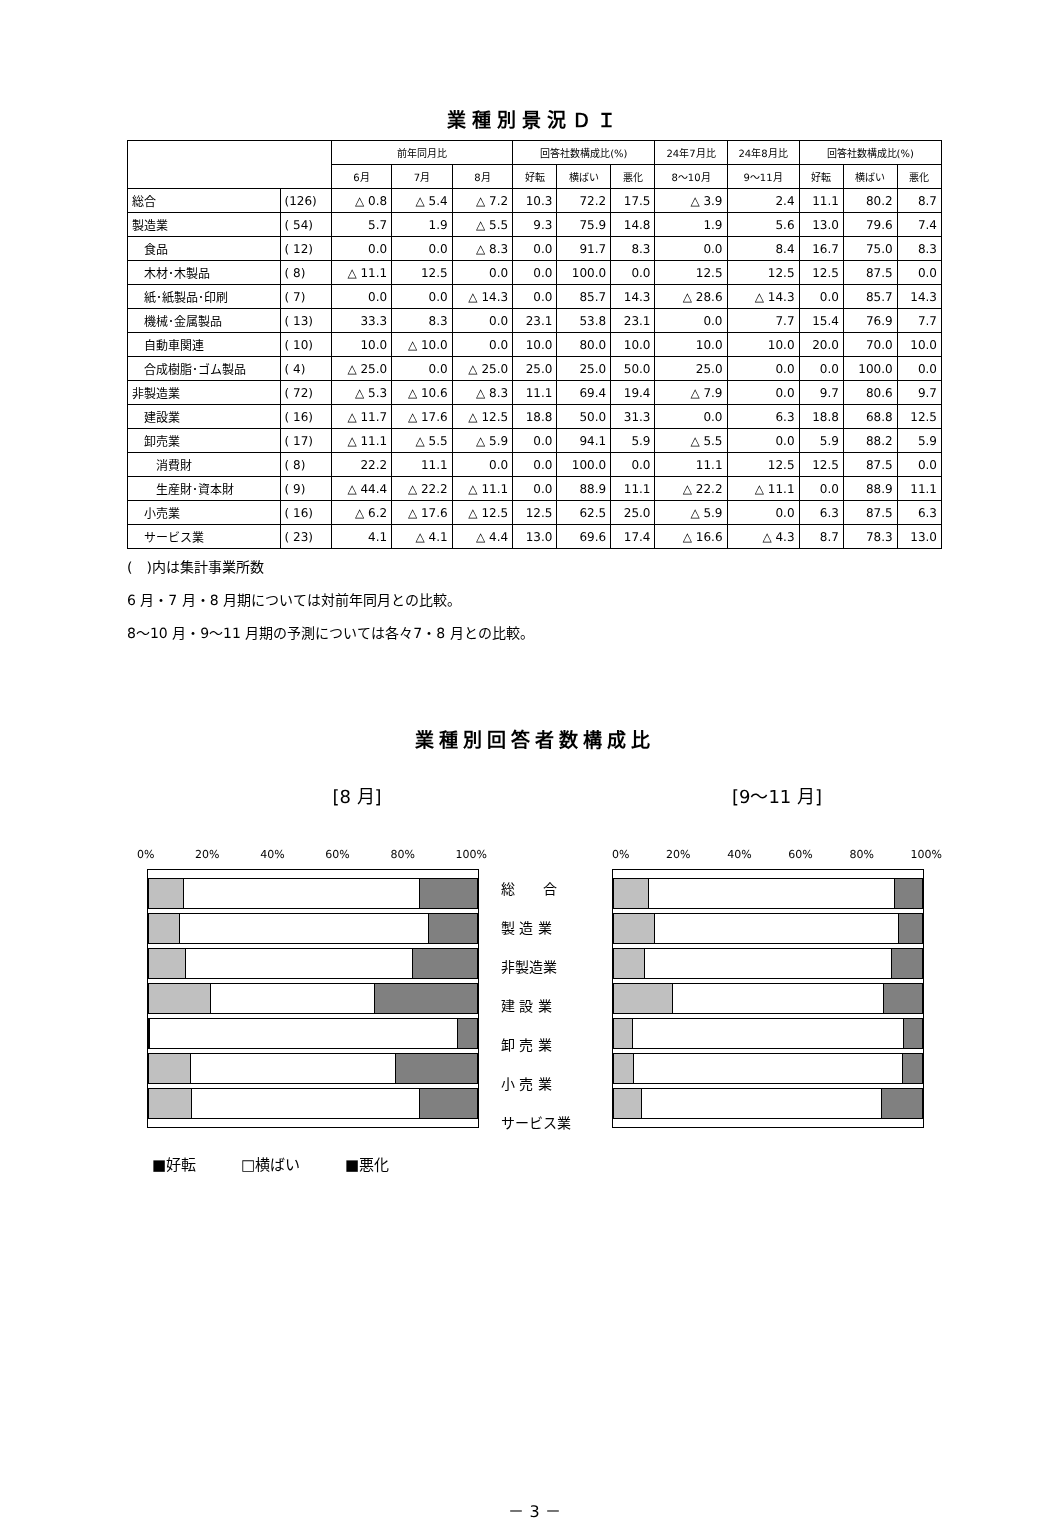業種別景況ＤＩ
| | | 前年同月比 | | | 回答社数構成比(%) | | | 24年7月比 | 24年8月比 | 回答社数構成比(%) | | |
| --- | --- | --- | --- | --- | --- | --- | --- | --- | --- | --- | --- | --- |
| | | 6月 | 7月 | 8月 | 好転 | 横ばい | 悪化 | 8～10月 | 9～11月 | 好転 | 横ばい | 悪化 |
| 総合 | (126) | △ 0.8 | △ 5.4 | △ 7.2 | 10.3 | 72.2 | 17.5 | △ 3.9 | 2.4 | 11.1 | 80.2 | 8.7 |
| 製造業 | ( 54) | 5.7 | 1.9 | △ 5.5 | 9.3 | 75.9 | 14.8 | 1.9 | 5.6 | 13.0 | 79.6 | 7.4 |
| 食品 | ( 12) | 0.0 | 0.0 | △ 8.3 | 0.0 | 91.7 | 8.3 | 0.0 | 8.4 | 16.7 | 75.0 | 8.3 |
| 木材･木製品 | ( 8) | △ 11.1 | 12.5 | 0.0 | 0.0 | 100.0 | 0.0 | 12.5 | 12.5 | 12.5 | 87.5 | 0.0 |
| 紙･紙製品･印刷 | ( 7) | 0.0 | 0.0 | △ 14.3 | 0.0 | 85.7 | 14.3 | △ 28.6 | △ 14.3 | 0.0 | 85.7 | 14.3 |
| 機械･金属製品 | ( 13) | 33.3 | 8.3 | 0.0 | 23.1 | 53.8 | 23.1 | 0.0 | 7.7 | 15.4 | 76.9 | 7.7 |
| 自動車関連 | ( 10) | 10.0 | △ 10.0 | 0.0 | 10.0 | 80.0 | 10.0 | 10.0 | 10.0 | 20.0 | 70.0 | 10.0 |
| 合成樹脂･ゴム製品 | ( 4) | △ 25.0 | 0.0 | △ 25.0 | 25.0 | 25.0 | 50.0 | 25.0 | 0.0 | 0.0 | 100.0 | 0.0 |
| 非製造業 | ( 72) | △ 5.3 | △ 10.6 | △ 8.3 | 11.1 | 69.4 | 19.4 | △ 7.9 | 0.0 | 9.7 | 80.6 | 9.7 |
| 建設業 | ( 16) | △ 11.7 | △ 17.6 | △ 12.5 | 18.8 | 50.0 | 31.3 | 0.0 | 6.3 | 18.8 | 68.8 | 12.5 |
| 卸売業 | ( 17) | △ 11.1 | △ 5.5 | △ 5.9 | 0.0 | 94.1 | 5.9 | △ 5.5 | 0.0 | 5.9 | 88.2 | 5.9 |
| 消費財 | ( 8) | 22.2 | 11.1 | 0.0 | 0.0 | 100.0 | 0.0 | 11.1 | 12.5 | 12.5 | 87.5 | 0.0 |
| 生産財･資本財 | ( 9) | △ 44.4 | △ 22.2 | △ 11.1 | 0.0 | 88.9 | 11.1 | △ 22.2 | △ 11.1 | 0.0 | 88.9 | 11.1 |
| 小売業 | ( 16) | △ 6.2 | △ 17.6 | △ 12.5 | 12.5 | 62.5 | 25.0 | △ 5.9 | 0.0 | 6.3 | 87.5 | 6.3 |
| サービス業 | ( 23) | 4.1 | △ 4.1 | △ 4.4 | 13.0 | 69.6 | 17.4 | △ 16.6 | △ 4.3 | 8.7 | 78.3 | 13.0 |
(　)内は集計事業所数
6 月・7 月・8 月期については対前年同月との比較。
8～10 月・9～11 月期の予測については各々7・8 月との比較。
業種別回答者数構成比
[8 月]
0% 20% 40% 60% 80% 100%
総　　合
製 造 業
非製造業
建 設 業
卸 売 業
小 売 業
サービス業
■好転 □横ばい ■悪化
[9～11 月]
0% 20% 40% 60% 80% 100%
－ 3 －